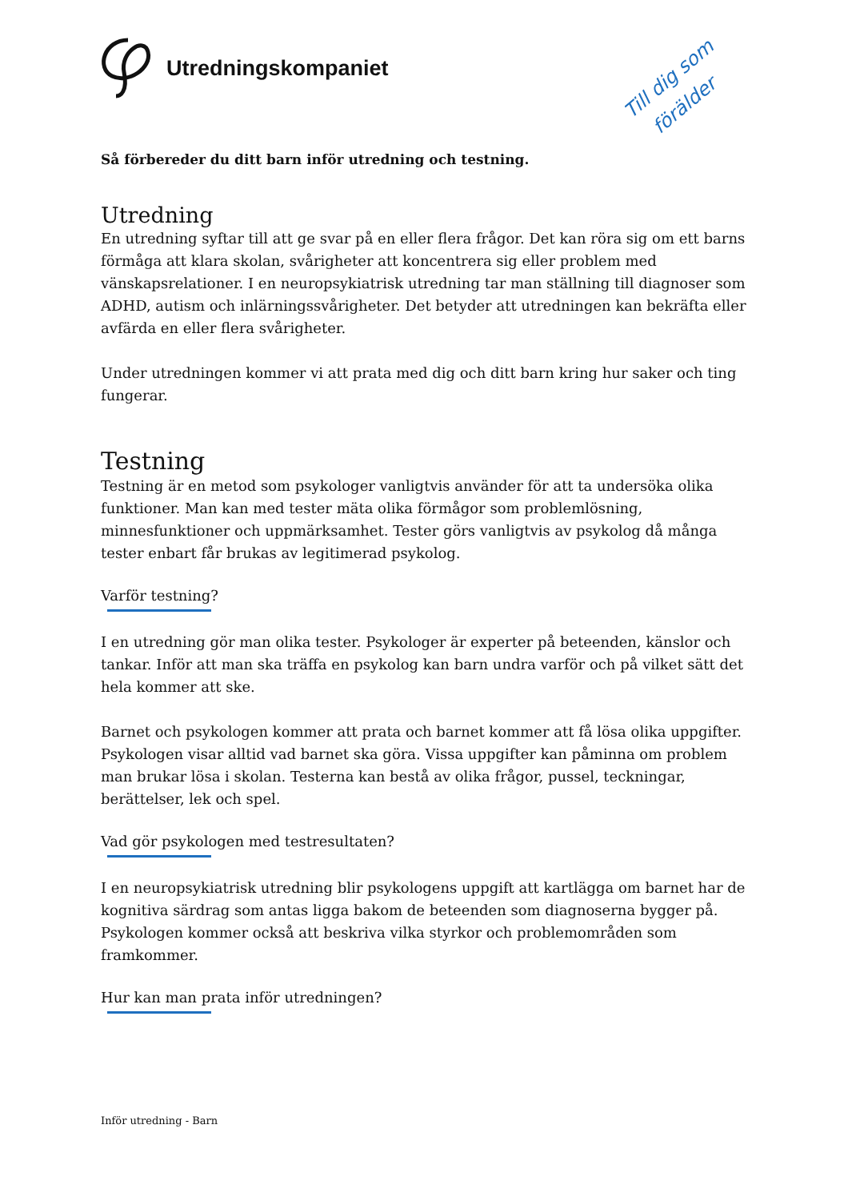Utredningskompaniet
Till dig som
förälder
Så förbereder du ditt barn inför utredning och testning.
Utredning
En utredning syftar till att ge svar på en eller flera frågor. Det kan röra sig om ett barns förmåga att klara skolan, svårigheter att koncentrera sig eller problem med vänskapsrelationer. I en neuropsykiatrisk utredning tar man ställning till diagnoser som ADHD, autism och inlärningssvårigheter. Det betyder att utredningen kan bekräfta eller avfärda en eller flera svårigheter.
Under utredningen kommer vi att prata med dig och ditt barn kring hur saker och ting fungerar.
Testning
Testning är en metod som psykologer vanligtvis använder för att ta undersöka olika funktioner. Man kan med tester mäta olika förmågor som problemlösning, minnesfunktioner och uppmärksamhet. Tester görs vanligtvis av psykolog då många tester enbart får brukas av legitimerad psykolog.
Varför testning?
I en utredning gör man olika tester. Psykologer är experter på beteenden, känslor och tankar. Inför att man ska träffa en psykolog kan barn undra varför och på vilket sätt det hela kommer att ske.
Barnet och psykologen kommer att prata och barnet kommer att få lösa olika uppgifter. Psykologen visar alltid vad barnet ska göra. Vissa uppgifter kan påminna om problem man brukar lösa i skolan. Testerna kan bestå av olika frågor, pussel, teckningar, berättelser, lek och spel.
Vad gör psykologen med testresultaten?
I en neuropsykiatrisk utredning blir psykologens uppgift att kartlägga om barnet har de kognitiva särdrag som antas ligga bakom de beteenden som diagnoserna bygger på. Psykologen kommer också att beskriva vilka styrkor och problemområden som framkommer.
Hur kan man prata inför utredningen?
Inför utredning - Barn